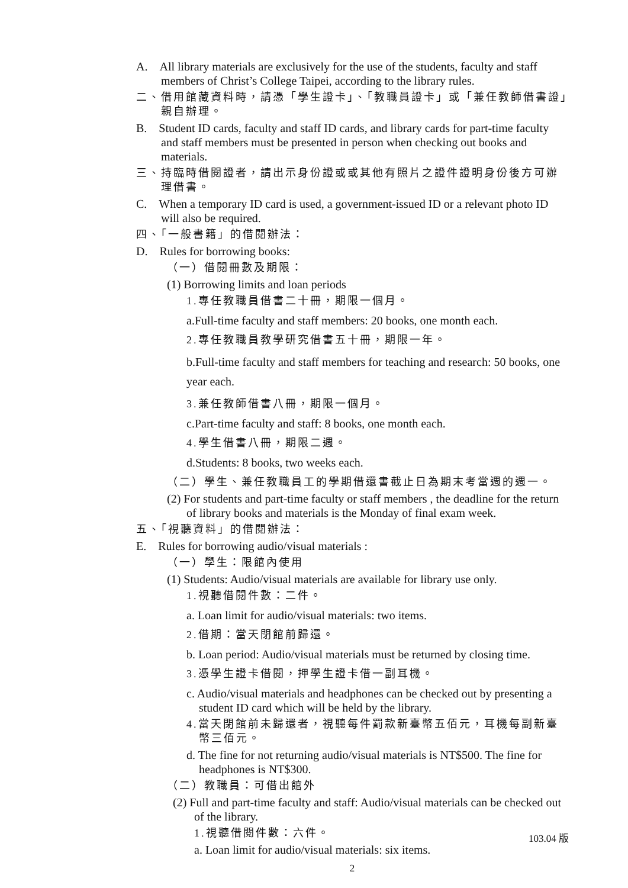A. All library materials are exclusively for the use of the students, faculty and staff members of Christ’s College Taipei, according to the library rules.
二、借用館藏資料時，請憑「學生證卡」、「教職員證卡」或「兼任教師借書證」親自辦理。
B. Student ID cards, faculty and staff ID cards, and library cards for part-time faculty and staff members must be presented in person when checking out books and materials.
三、持臨時借閱證者，請出示身份證或或其他有照片之證件證明身份後方可辦理借書。
C. When a temporary ID card is used, a government-issued ID or a relevant photo ID will also be required.
四、「一般書籍」的借閱辦法：
D. Rules for borrowing books:
（一）借閱冊數及期限：
(1) Borrowing limits and loan periods
1.專任教職員借書二十冊，期限一個月。
a.Full-time faculty and staff members: 20 books, one month each.
2.專任教職員教學研究借書五十冊，期限一年。
b.Full-time faculty and staff members for teaching and research: 50 books, one year each.
3.兼任教師借書八冊，期限一個月。
c.Part-time faculty and staff: 8 books, one month each.
4.學生借書八冊，期限二週。
d.Students: 8 books, two weeks each.
（二）學生、兼任教職員工的學期借還書截止日為期末考當週的週一。
(2) For students and part-time faculty or staff members , the deadline for the return of library books and materials is the Monday of final exam week.
五、「視聽資料」的借閱辦法：
E. Rules for borrowing audio/visual materials :
（一）學生：限館內使用
(1) Students: Audio/visual materials are available for library use only.
1.視聽借閱件數：二件。
a. Loan limit for audio/visual materials: two items.
2.借期：當天閉館前歸還。
b. Loan period: Audio/visual materials must be returned by closing time.
3.憑學生證卡借閱，押學生證卡借一副耳機。
c. Audio/visual materials and headphones can be checked out by presenting a student ID card which will be held by the library.
4.當天閉館前未歸還者，視聽每件罰款新臺幣五佰元，耳機每副新臺幣三佰元。
d. The fine for not returning audio/visual materials is NT$500. The fine for headphones is NT$300.
（二）教職員：可借出館外
(2) Full and part-time faculty and staff: Audio/visual materials can be checked out of the library.
1.視聽借閱件數：六件。
a. Loan limit for audio/visual materials: six items.
2
103.04 版